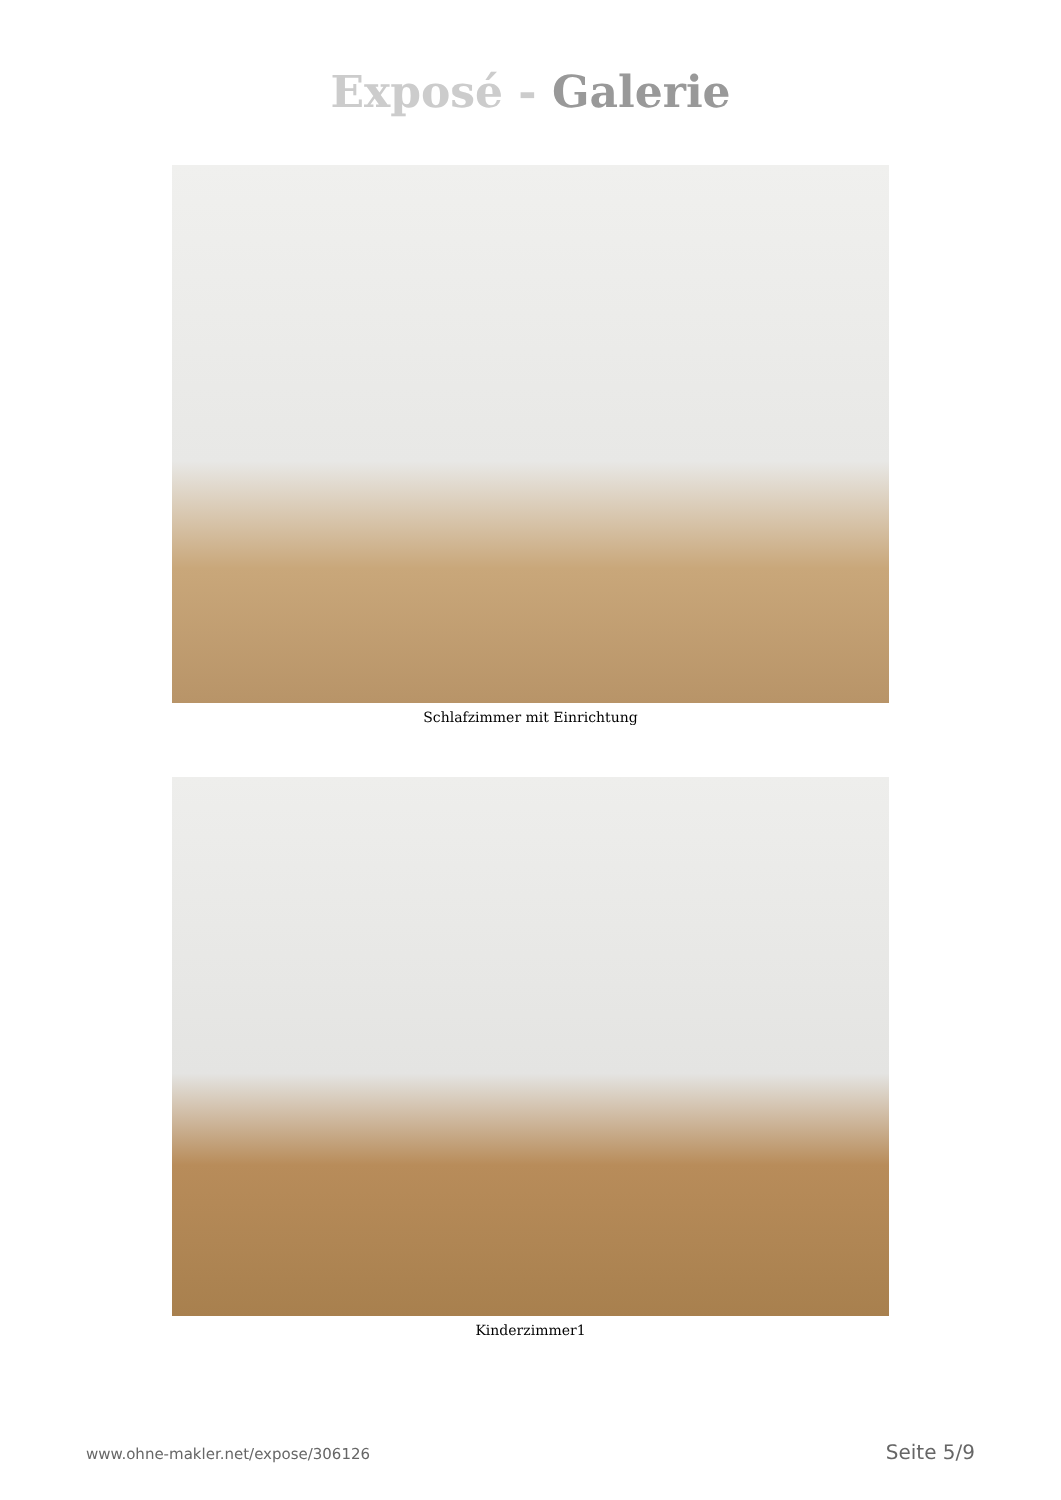Exposé - Galerie
Schlafzimmer mit Einrichtung
Kinderzimmer1
www.ohne-makler.net/expose/306126 Seite 5/9